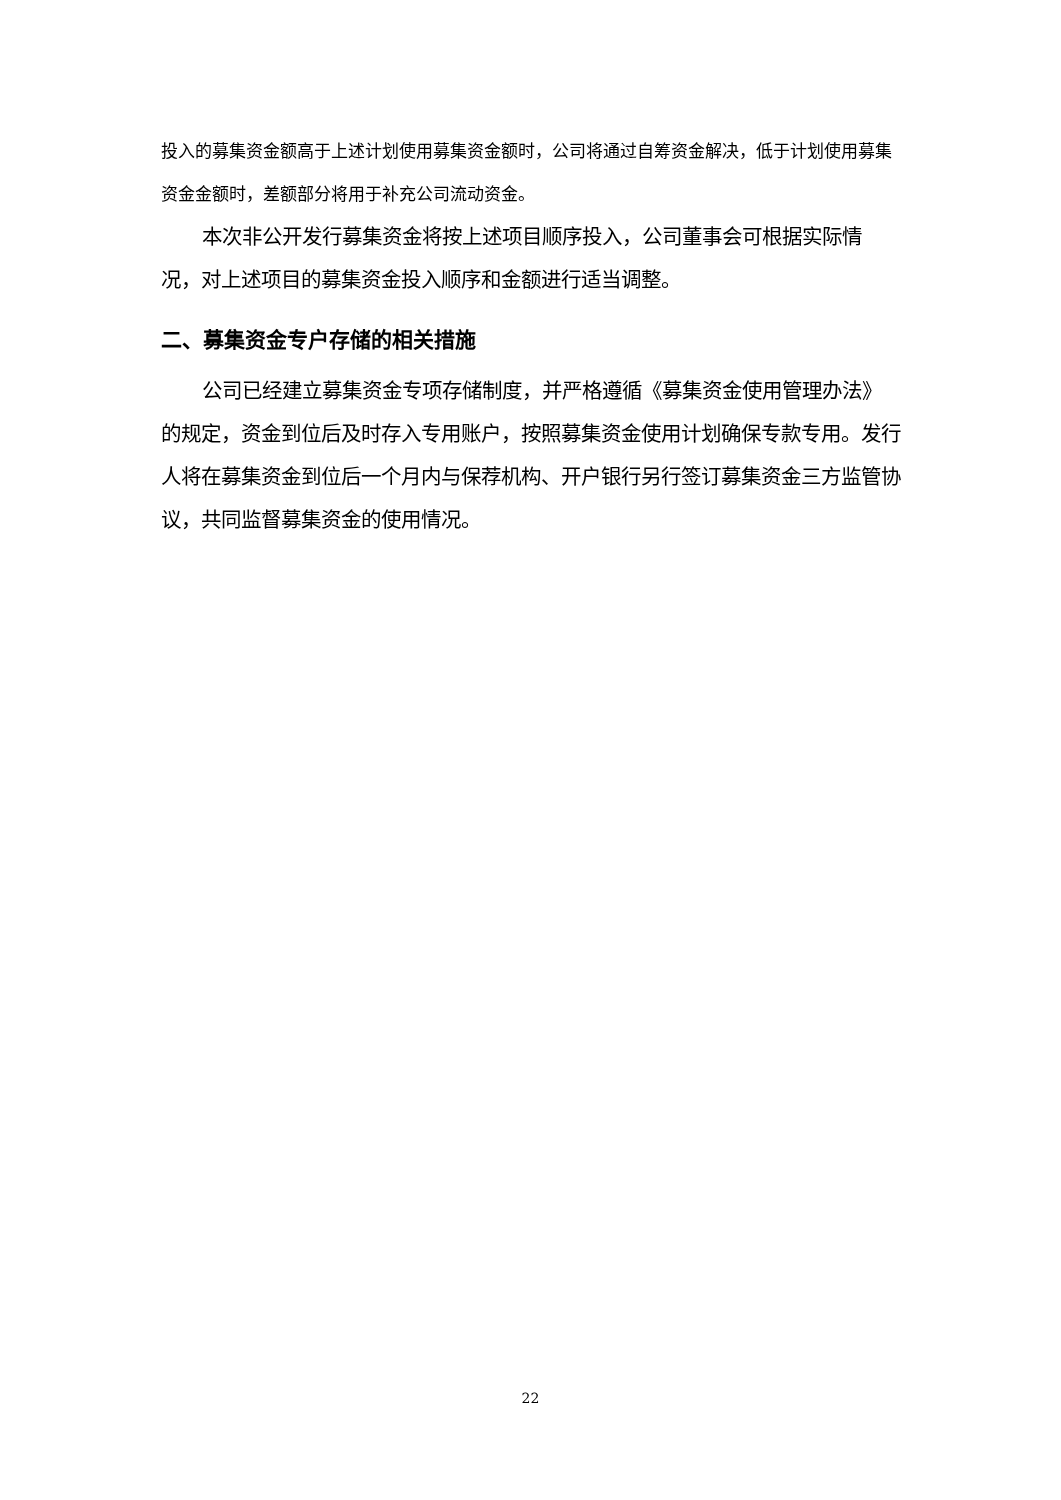投入的募集资金额高于上述计划使用募集资金额时，公司将通过自筹资金解决，低于计划使用募集资金金额时，差额部分将用于补充公司流动资金。
本次非公开发行募集资金将按上述项目顺序投入，公司董事会可根据实际情况，对上述项目的募集资金投入顺序和金额进行适当调整。
二、募集资金专户存储的相关措施
公司已经建立募集资金专项存储制度，并严格遵循《募集资金使用管理办法》的规定，资金到位后及时存入专用账户，按照募集资金使用计划确保专款专用。发行人将在募集资金到位后一个月内与保荐机构、开户银行另行签订募集资金三方监管协议，共同监督募集资金的使用情况。
22